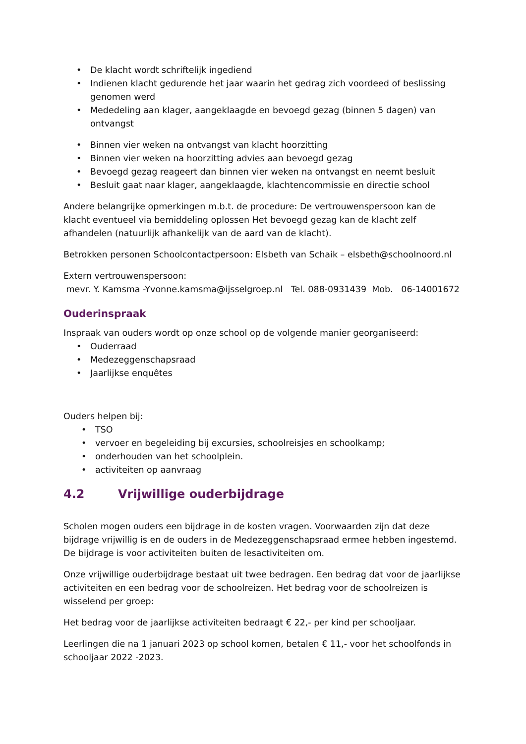• De klacht wordt schriftelijk ingediend
• Indienen klacht gedurende het jaar waarin het gedrag zich voordeed of beslissing genomen werd
• Mededeling aan klager, aangeklaagde en bevoegd gezag (binnen 5 dagen) van ontvangst
• Binnen vier weken na ontvangst van klacht hoorzitting
• Binnen vier weken na hoorzitting advies aan bevoegd gezag
• Bevoegd gezag reageert dan binnen vier weken na ontvangst en neemt besluit
• Besluit gaat naar klager, aangeklaagde, klachtencommissie en directie school
Andere belangrijke opmerkingen m.b.t. de procedure: De vertrouwenspersoon kan de klacht eventueel via bemiddeling oplossen Het bevoegd gezag kan de klacht zelf afhandelen (natuurlijk afhankelijk van de aard van de klacht).
Betrokken personen Schoolcontactpersoon: Elsbeth van Schaik – elsbeth@schoolnoord.nl
Extern vertrouwenspersoon:
mevr. Y. Kamsma -Yvonne.kamsma@ijsselgroep.nl Tel. 088-0931439 Mob. 06-14001672
Ouderinspraak
Inspraak van ouders wordt op onze school op de volgende manier georganiseerd:
• Ouderraad
• Medezeggenschapsraad
• Jaarlijkse enquêtes
Ouders helpen bij:
• TSO
• vervoer en begeleiding bij excursies, schoolreisjes en schoolkamp;
• onderhouden van het schoolplein.
• activiteiten op aanvraag
4.2 Vrijwillige ouderbijdrage
Scholen mogen ouders een bijdrage in de kosten vragen. Voorwaarden zijn dat deze bijdrage vrijwillig is en de ouders in de Medezeggenschapsraad ermee hebben ingestemd. De bijdrage is voor activiteiten buiten de lesactiviteiten om.
Onze vrijwillige ouderbijdrage bestaat uit twee bedragen. Een bedrag dat voor de jaarlijkse activiteiten en een bedrag voor de schoolreizen. Het bedrag voor de schoolreizen is wisselend per groep:
Het bedrag voor de jaarlijkse activiteiten bedraagt € 22,- per kind per schooljaar.
Leerlingen die na 1 januari 2023 op school komen, betalen € 11,- voor het schoolfonds in schooljaar 2022 -2023.